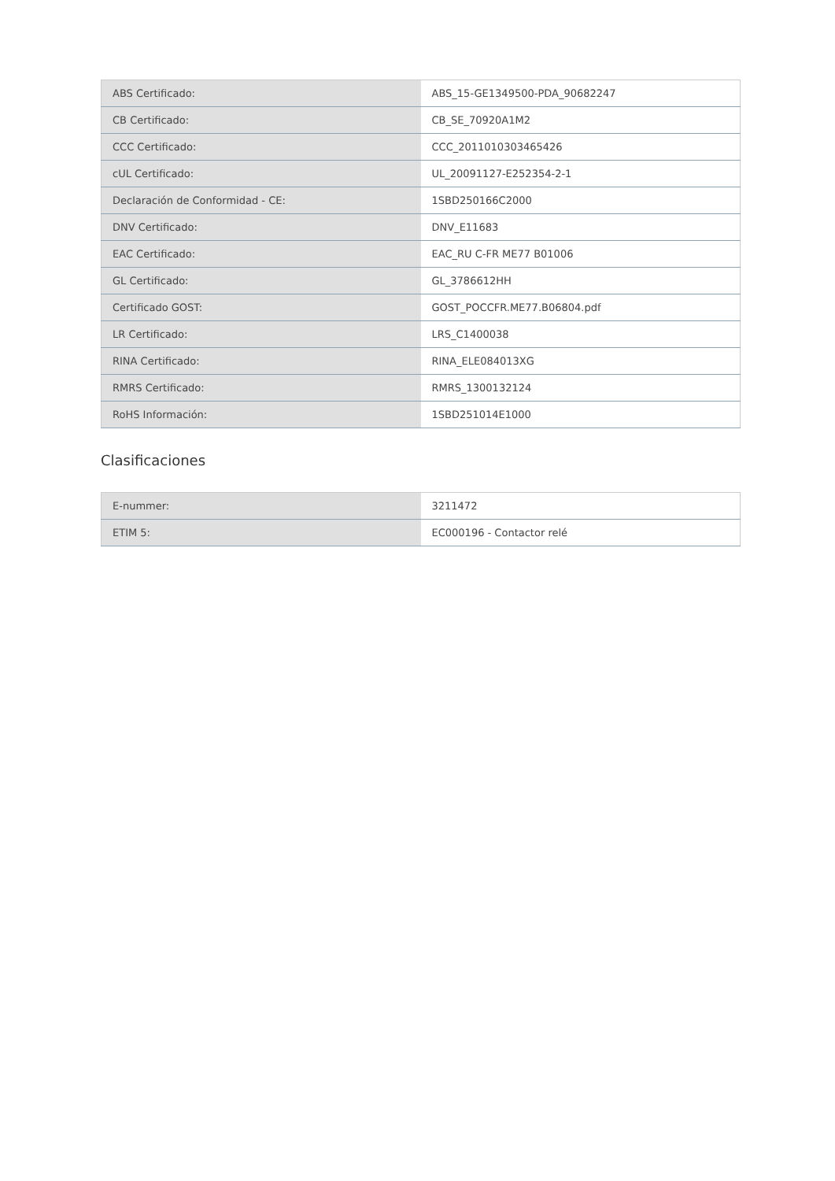| ABS Certificado: | ABS_15-GE1349500-PDA_90682247 |
| CB Certificado: | CB_SE_70920A1M2 |
| CCC Certificado: | CCC_2011010303465426 |
| cUL Certificado: | UL_20091127-E252354-2-1 |
| Declaración de Conformidad - CE: | 1SBD250166C2000 |
| DNV Certificado: | DNV_E11683 |
| EAC Certificado: | EAC_RU C-FR ME77 B01006 |
| GL Certificado: | GL_3786612HH |
| Certificado GOST: | GOST_POCCFR.ME77.B06804.pdf |
| LR Certificado: | LRS_C1400038 |
| RINA Certificado: | RINA_ELE084013XG |
| RMRS Certificado: | RMRS_1300132124 |
| RoHS Información: | 1SBD251014E1000 |
Clasificaciones
| E-nummer: | 3211472 |
| ETIM 5: | EC000196 - Contactor relé |